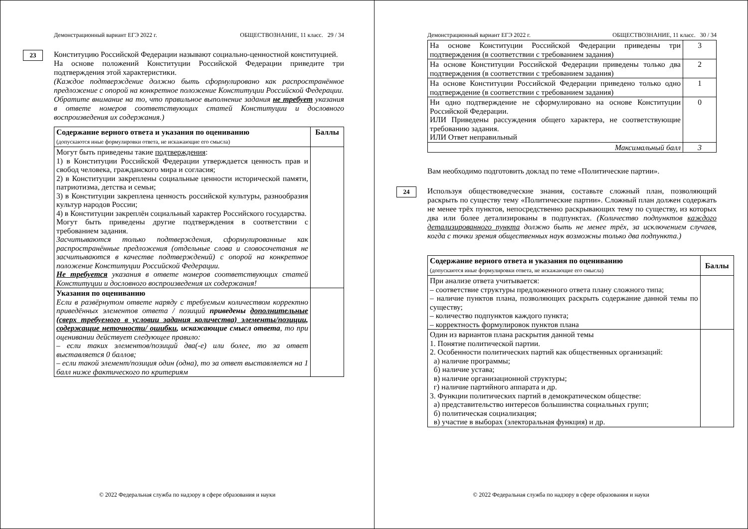Демонстрационный вариант ЕГЭ 2022 г. ОБЩЕСТВОЗНАНИЕ, 11 класс. 29 / 34
23
Конституцию Российской Федерации называют социально-ценностной конституцией.
На основе положений Конституции Российской Федерации приведите три подтверждения этой характеристики.
(Каждое подтверждение должно быть сформулировано как распространённое предложение с опорой на конкретное положение Конституции Российской Федерации.
Обратите внимание на то, что правильное выполнение задания не требует указания в ответе номеров соответствующих статей Конституции и дословного воспроизведения их содержания.)
| Содержание верного ответа и указания по оцениванию (допускаются иные формулировки ответа, не искажающие его смысла) | Баллы |
| --- | --- |
| Могут быть приведены такие подтверждения : 1) в Конституции Российской Федерации утверждается ценность прав и свобод человека, гражданского мира и согласия; 2) в Конституции закреплены социальные ценности исторической памяти, патриотизма, детства и семьи; 3) в Конституции закреплена ценность российской культуры, разнообразия культур народов России; 4) в Конституции закреплён социальный характер Российского государства. Могут быть приведены другие подтверждения в соответствии с требованием задания. Засчитываются только подтверждения, сформулированные как распространённые предложения (отдельные слова и словосочетания не засчитываются в качестве подтверждений) с опорой на конкретное положение Конституции Российской Федерации. Не требуется указания в ответе номеров соответствующих статей Конституции и дословного воспроизведения их содержания! | |
| Указания по оцениванию Если в развёрнутом ответе наряду с требуемым количеством корректно приведённых элементов ответа / позиций приведены дополнительные (сверх требуемого в условии задания количества) элементы/позиции, содержащие неточности/ ошибки , искажающие смысл ответа , то при оценивании действует следующее правило: – если таких элементов/позиций два(-е) или более, то за ответ выставляется 0 баллов; – если такой элемент/позиция один (одна), то за ответ выставляется на 1 балл ниже фактического по критериям | |
© 2022 Федеральная служба по надзору в сфере образования и науки
Демонстрационный вариант ЕГЭ 2022 г. ОБЩЕСТВОЗНАНИЕ, 11 класс. 30 / 34
| На основе Конституции Российской Федерации приведены три подтверждения (в соответствии с требованием задания) | 3 |
| На основе Конституции Российской Федерации приведены только два подтверждения (в соответствии с требованием задания) | 2 |
| На основе Конституции Российской Федерации приведено только одно подтверждение (в соответствии с требованием задания) | 1 |
| Ни одно подтверждение не сформулировано на основе Конституции Российской Федерации. ИЛИ Приведены рассуждения общего характера, не соответствующие требованию задания. ИЛИ Ответ неправильный | 0 |
| Максимальный балл | 3 |
Вам необходимо подготовить доклад по теме «Политические партии».
24
Используя обществоведческие знания, составьте сложный план, позволяющий раскрыть по существу тему «Политические партии». Сложный план должен содержать не менее трёх пунктов, непосредственно раскрывающих тему по существу, из которых два или более детализированы в подпунктах. (Количество подпунктов каждого детализированного пункта должно быть не менее трёх, за исключением случаев, когда с точки зрения общественных наук возможны только два подпункта.)
| Содержание верного ответа и указания по оцениванию (допускаются иные формулировки ответа, не искажающие его смысла) | Баллы |
| --- | --- |
| При анализе ответа учитывается: – соответствие структуры предложенного ответа плану сложного типа; – наличие пунктов плана, позволяющих раскрыть содержание данной темы по существу; – количество подпунктов каждого пункта; – корректность формулировок пунктов плана | |
| Один из вариантов плана раскрытия данной темы 1. Понятие политической партии. 2. Особенности политических партий как общественных организаций: а) наличие программы; б) наличие устава; в) наличие организационной структуры; г) наличие партийного аппарата и др. 3. Функции политических партий в демократическом обществе: а) представительство интересов большинства социальных групп; б) политическая социализация; в) участие в выборах (электоральная функция) и др. | |
© 2022 Федеральная служба по надзору в сфере образования и науки